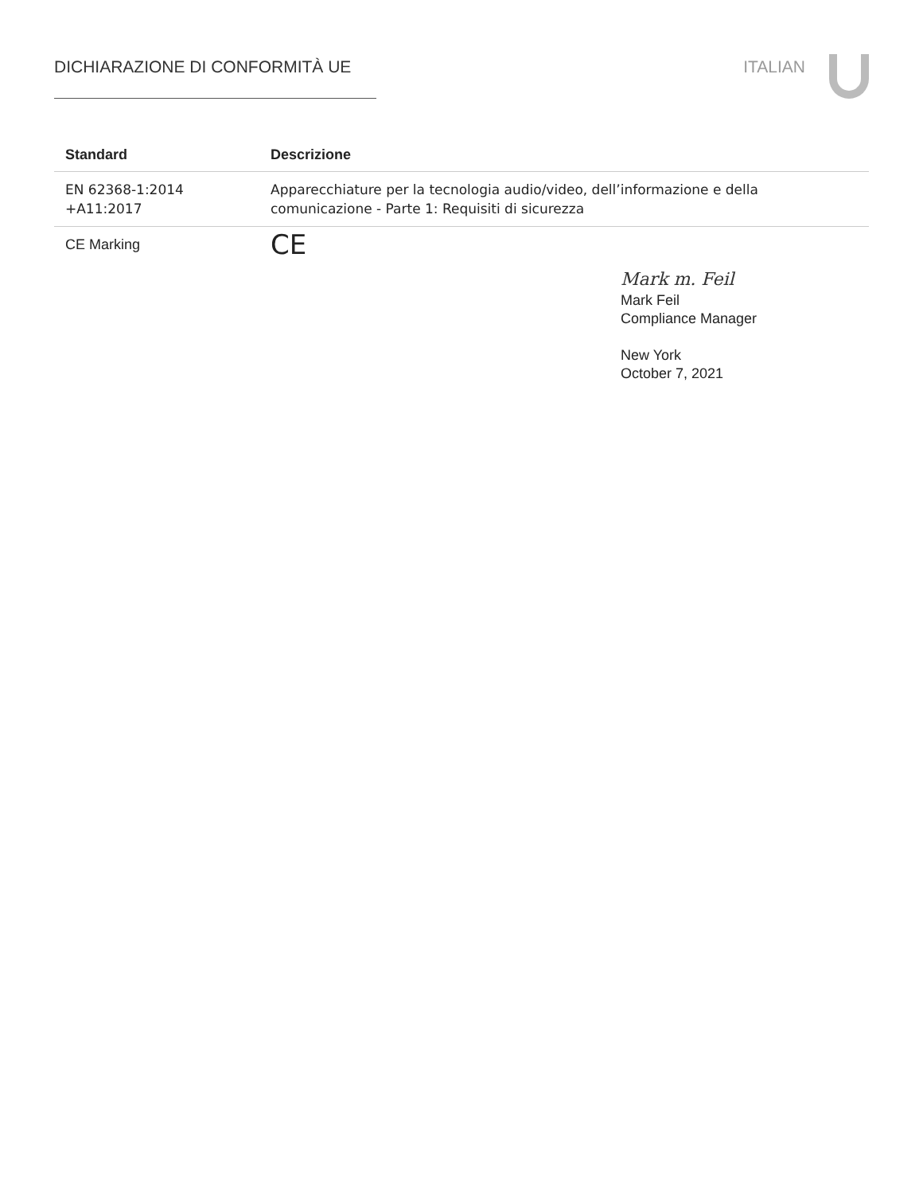DICHIARAZIONE DI CONFORMITÀ UE ITALIAN
| Standard | Descrizione |
| --- | --- |
| EN 62368-1:2014 +A11:2017 | Apparecchiature per la tecnologia audio/video, dell’informazione e della comunicazione - Parte 1: Requisiti di sicurezza |
| CE Marking | CE |
Mark m. Feil
Mark Feil
Compliance Manager
New York
October 7, 2021